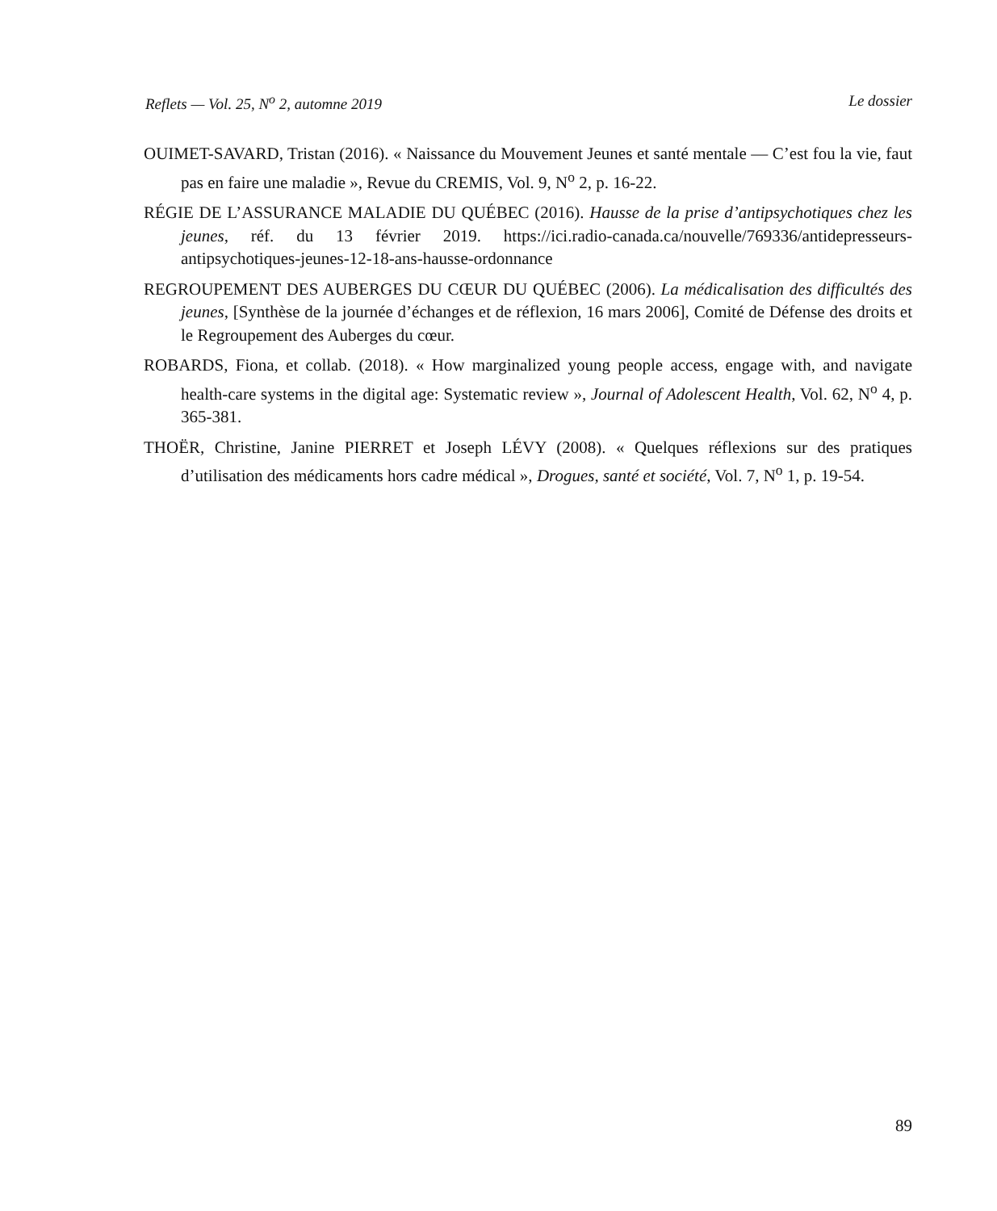Reflets — Vol. 25, N<sup>o</sup> 2, automne 2019 Le dossier
OUIMET-SAVARD, Tristan (2016). « Naissance du Mouvement Jeunes et santé mentale — C’est fou la vie, faut pas en faire une maladie », Revue du CREMIS, Vol. 9, N<sup>o</sup> 2, p. 16-22.
RÉGIE DE L’ASSURANCE MALADIE DU QUÉBEC (2016). Hausse de la prise d’antipsychotiques chez les jeunes, réf. du 13 février 2019. https://ici.radio-canada.ca/nouvelle/769336/antidepresseurs-antipsychotiques-jeunes-12-18-ans-hausse-ordonnance
REGROUPEMENT DES AUBERGES DU CŒUR DU QUÉBEC (2006). La médicalisation des difficultés des jeunes, [Synthèse de la journée d’échanges et de réflexion, 16 mars 2006], Comité de Défense des droits et le Regroupement des Auberges du cœur.
ROBARDS, Fiona, et collab. (2018). « How marginalized young people access, engage with, and navigate health-care systems in the digital age: Systematic review », Journal of Adolescent Health, Vol. 62, N<sup>o</sup> 4, p. 365-381.
THOËR, Christine, Janine PIERRET et Joseph LÉVY (2008). « Quelques réflexions sur des pratiques d’utilisation des médicaments hors cadre médical », Drogues, santé et société, Vol. 7, N<sup>o</sup> 1, p. 19-54.
89